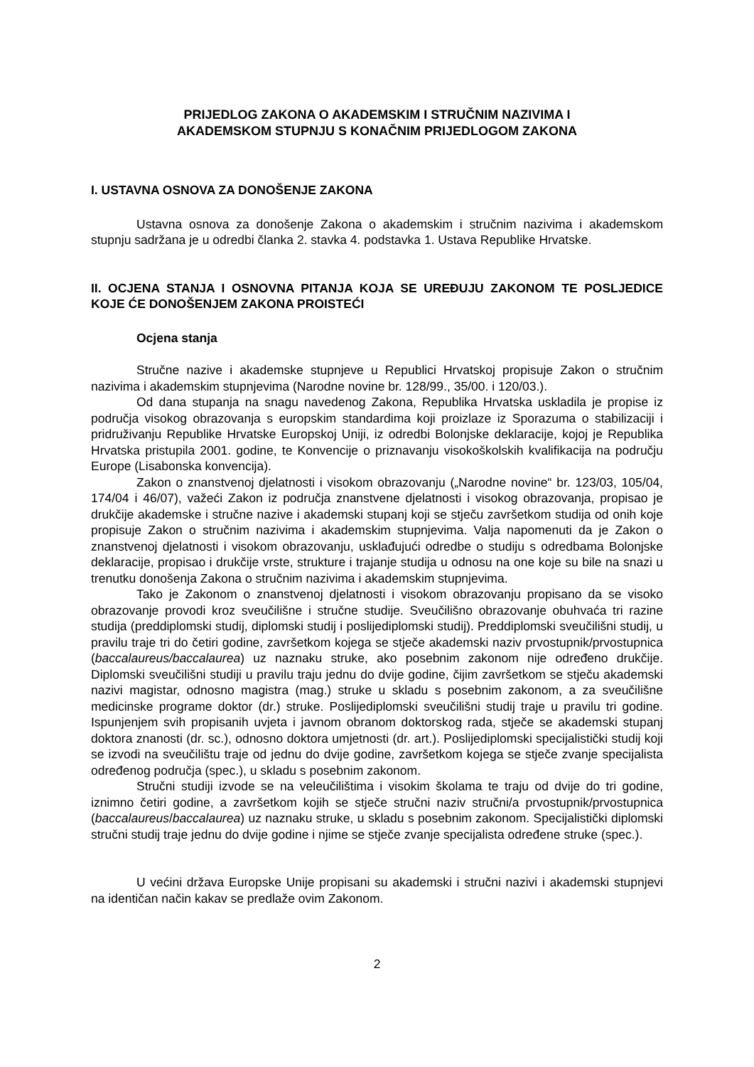PRIJEDLOG ZAKONA O AKADEMSKIM I STRUČNIM NAZIVIMA I
AKADEMSKOM STUPNJU S KONAČNIM PRIJEDLOGOM ZAKONA
I. USTAVNA OSNOVA ZA DONOŠENJE ZAKONA
Ustavna osnova za donošenje Zakona o akademskim i stručnim nazivima i akademskom stupnju sadržana je u odredbi članka 2. stavka 4. podstavka 1. Ustava Republike Hrvatske.
II. OCJENA STANJA I OSNOVNA PITANJA KOJA SE UREĐUJU ZAKONOM TE POSLJEDICE KOJE ĆE DONOŠENJEM ZAKONA PROISTEĆI
Ocjena stanja
Stručne nazive i akademske stupnjeve u Republici Hrvatskoj propisuje Zakon o stručnim nazivima i akademskim stupnjevima (Narodne novine br. 128/99., 35/00. i 120/03.).
Od dana stupanja na snagu navedenog Zakona, Republika Hrvatska uskladila je propise iz područja visokog obrazovanja s europskim standardima koji proizlaze iz Sporazuma o stabilizaciji i pridruživanju Republike Hrvatske Europskoj Uniji, iz odredbi Bolonjske deklaracije, kojoj je Republika Hrvatska pristupila 2001. godine, te Konvencije o priznavanju visokoškolskih kvalifikacija na području Europe (Lisabonska konvencija).
Zakon o znanstvenoj djelatnosti i visokom obrazovanju („Narodne novine“ br. 123/03, 105/04, 174/04 i 46/07), važeći Zakon iz područja znanstvene djelatnosti i visokog obrazovanja, propisao je drukčije akademske i stručne nazive i akademski stupanj koji se stječu završetkom studija od onih koje propisuje Zakon o stručnim nazivima i akademskim stupnjevima. Valja napomenuti da je Zakon o znanstvenoj djelatnosti i visokom obrazovanju, usklađujući odredbe o studiju s odredbama Bolonjske deklaracije, propisao i drukčije vrste, strukture i trajanje studija u odnosu na one koje su bile na snazi u trenutku donošenja Zakona o stručnim nazivima i akademskim stupnjevima.
Tako je Zakonom o znanstvenoj djelatnosti i visokom obrazovanju propisano da se visoko obrazovanje provodi kroz sveučilišne i stručne studije. Sveučilišno obrazovanje obuhvaća tri razine studija (preddiplomski studij, diplomski studij i poslijediplomski studij). Preddiplomski sveučilišni studij, u pravilu traje tri do četiri godine, završetkom kojega se stječe akademski naziv prvostupnik/prvostupnica (baccalaureus/baccalaurea) uz naznaku struke, ako posebnim zakonom nije određeno drukčije. Diplomski sveučilišni studiji u pravilu traju jednu do dvije godine, čijim završetkom se stječu akademski nazivi magistar, odnosno magistra (mag.) struke u skladu s posebnim zakonom, a za sveučilišne medicinske programe doktor (dr.) struke. Poslijediplomski sveučilišni studij traje u pravilu tri godine. Ispunjenjem svih propisanih uvjeta i javnom obranom doktorskog rada, stječe se akademski stupanj doktora znanosti (dr. sc.), odnosno doktora umjetnosti (dr. art.). Poslijediplomski specijalistički studij koji se izvodi na sveučilištu traje od jednu do dvije godine, završetkom kojega se stječe zvanje specijalista određenog područja (spec.), u skladu s posebnim zakonom.
Stručni studiji izvode se na veleučilištima i visokim školama te traju od dvije do tri godine, iznimno četiri godine, a završetkom kojih se stječe stručni naziv stručni/a prvostupnik/prvostupnica (baccalaureus/baccalaurea) uz naznaku struke, u skladu s posebnim zakonom. Specijalistički diplomski stručni studij traje jednu do dvije godine i njime se stječe zvanje specijalista određene struke (spec.).
U većini država Europske Unije propisani su akademski i stručni nazivi i akademski stupnjevi na identičan način kakav se predlaže ovim Zakonom.
2